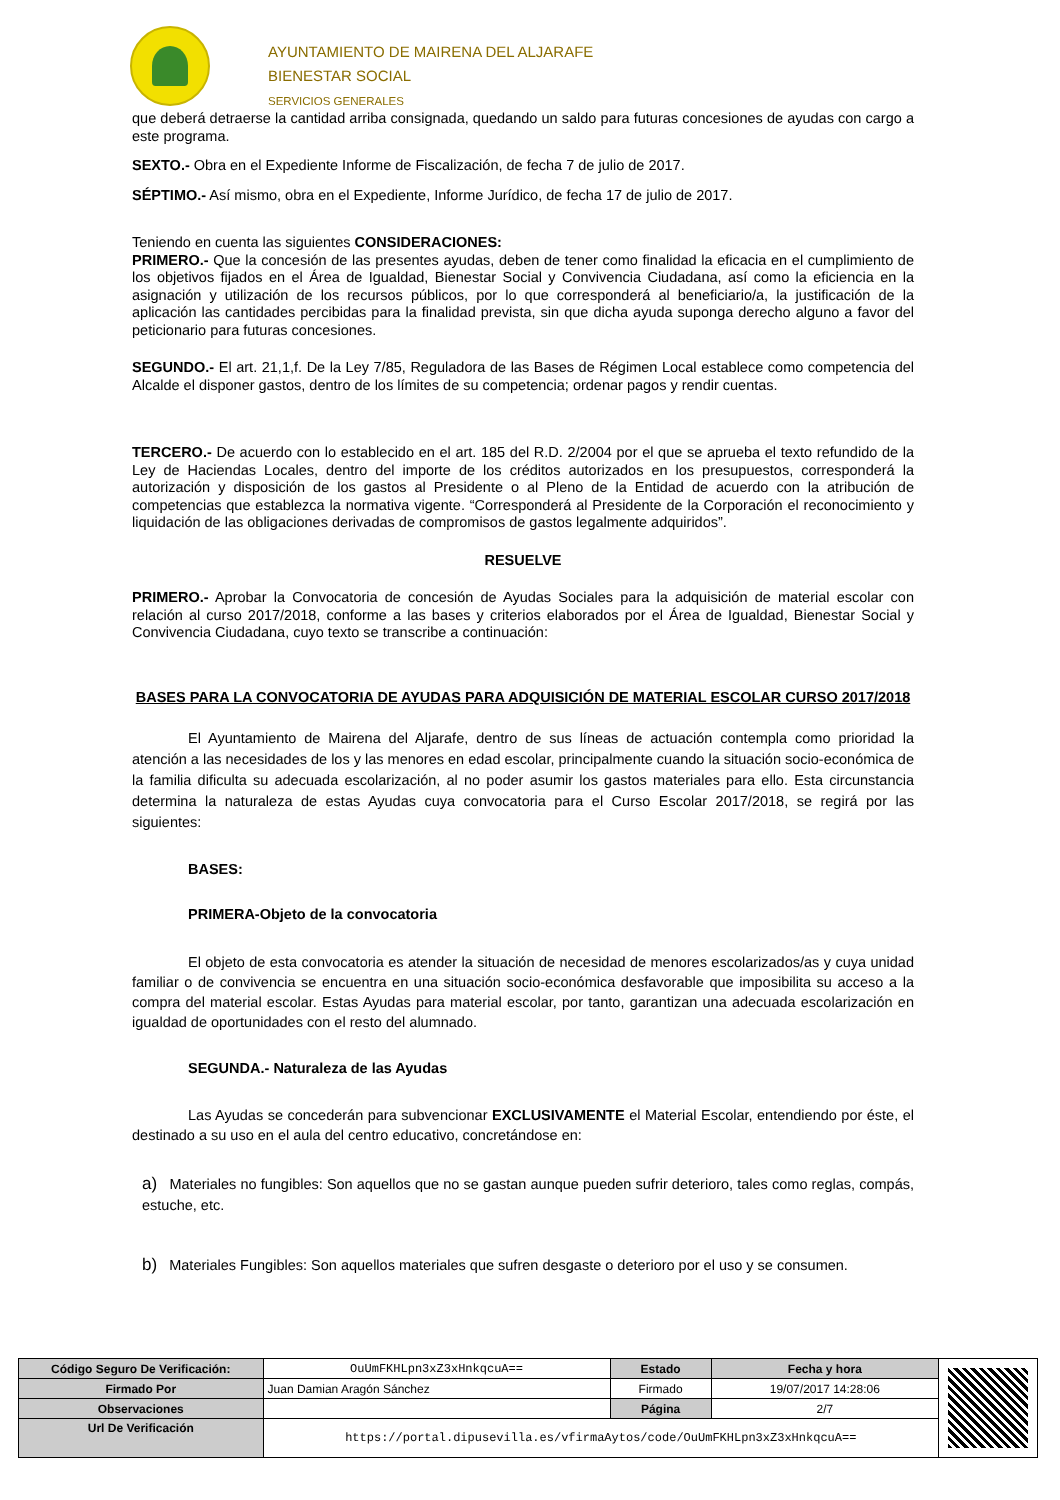AYUNTAMIENTO DE MAIRENA DEL ALJARAFE
BIENESTAR SOCIAL
SERVICIOS GENERALES
que deberá detraerse la cantidad arriba consignada, quedando un saldo para futuras concesiones de ayudas con cargo a este programa.
SEXTO.- Obra en el Expediente Informe de Fiscalización, de fecha 7 de julio de 2017.
SÉPTIMO.- Así mismo, obra en el Expediente, Informe Jurídico, de fecha 17 de julio de 2017.
Teniendo en cuenta las siguientes CONSIDERACIONES:
PRIMERO.- Que la concesión de las presentes ayudas, deben de tener como finalidad la eficacia en el cumplimiento de los objetivos fijados en el Área de Igualdad, Bienestar Social y Convivencia Ciudadana, así como la eficiencia en la asignación y utilización de los recursos públicos, por lo que corresponderá al beneficiario/a, la justificación de la aplicación las cantidades percibidas para la finalidad prevista, sin que dicha ayuda suponga derecho alguno a favor del peticionario para futuras concesiones.
SEGUNDO.- El art. 21,1,f. De la Ley 7/85, Reguladora de las Bases de Régimen Local establece como competencia del Alcalde el disponer gastos, dentro de los límites de su competencia; ordenar pagos y rendir cuentas.
TERCERO.- De acuerdo con lo establecido en el art. 185 del R.D. 2/2004 por el que se aprueba el texto refundido de la Ley de Haciendas Locales, dentro del importe de los créditos autorizados en los presupuestos, corresponderá la autorización y disposición de los gastos al Presidente o al Pleno de la Entidad de acuerdo con la atribución de competencias que establezca la normativa vigente. “Corresponderá al Presidente de la Corporación el reconocimiento y liquidación de las obligaciones derivadas de compromisos de gastos legalmente adquiridos”.
RESUELVE
PRIMERO.- Aprobar la Convocatoria de concesión de Ayudas Sociales para la adquisición de material escolar con relación al curso 2017/2018, conforme a las bases y criterios elaborados por el Área de Igualdad, Bienestar Social y Convivencia Ciudadana, cuyo texto se transcribe a continuación:
BASES PARA LA CONVOCATORIA DE AYUDAS PARA ADQUISICIÓN DE MATERIAL ESCOLAR CURSO 2017/2018
El Ayuntamiento de Mairena del Aljarafe, dentro de sus líneas de actuación contempla como prioridad la atención a las necesidades de los y las menores en edad escolar, principalmente cuando la situación socio-económica de la familia dificulta su adecuada escolarización, al no poder asumir los gastos materiales para ello. Esta circunstancia determina la naturaleza de estas Ayudas cuya convocatoria para el Curso Escolar 2017/2018, se regirá por las siguientes:
BASES:
PRIMERA-Objeto de la convocatoria
El objeto de esta convocatoria es atender la situación de necesidad de menores escolarizados/as y cuya unidad familiar o de convivencia se encuentra en una situación socio-económica desfavorable que imposibilita su acceso a la compra del material escolar. Estas Ayudas para material escolar, por tanto, garantizan una adecuada escolarización en igualdad de oportunidades con el resto del alumnado.
SEGUNDA.- Naturaleza de las Ayudas
Las Ayudas se concederán para subvencionar EXCLUSIVAMENTE el Material Escolar, entendiendo por éste, el destinado a su uso en el aula del centro educativo, concretándose en:
a) Materiales no fungibles: Son aquellos que no se gastan aunque pueden sufrir deterioro, tales como reglas, compás, estuche, etc.
b) Materiales Fungibles: Son aquellos materiales que sufren desgaste o deterioro por el uso y se consumen.
| Código Seguro De Verificación: | OuUmFKHLpn3xZ3xHnkqcuA== | Estado | Fecha y hora | |
| Firmado Por | Juan Damian Aragón Sánchez | Firmado | 19/07/2017 14:28:06 | |
| Observaciones | | Página | 2/7 | |
| Url De Verificación | https://portal.dipusevilla.es/vfirmaAytos/code/OuUmFKHLpn3xZ3xHnkqcuA== | | | |